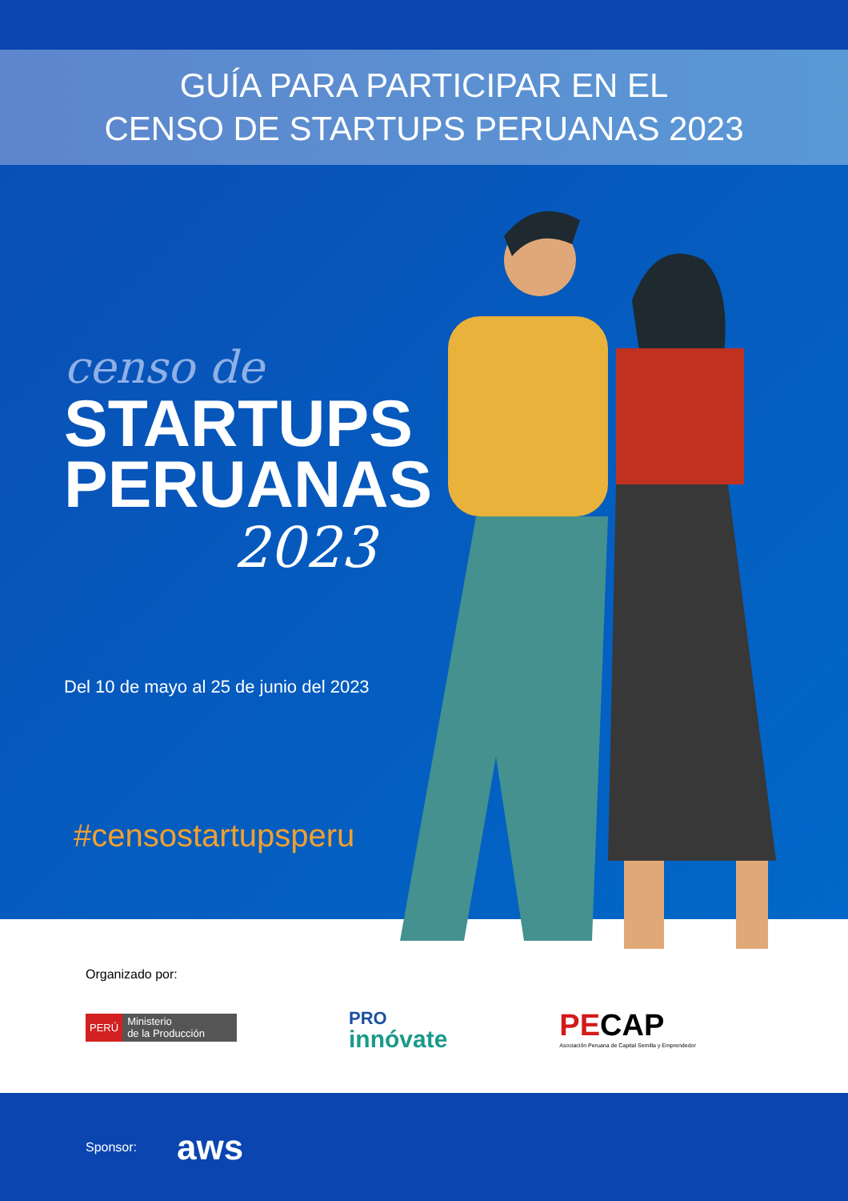GUÍA PARA PARTICIPAR EN EL
CENSO DE STARTUPS PERUANAS 2023
censo de
STARTUPS PERUANAS
2023
Del 10 de mayo al 25 de junio del 2023
#censostartupsperu
Organizado por:
PERÚ Ministerio
de la Producción
PRO
innóvate
PECAP
Asociación Peruana de Capital Semilla y Emprendedor
Sponsor: aws